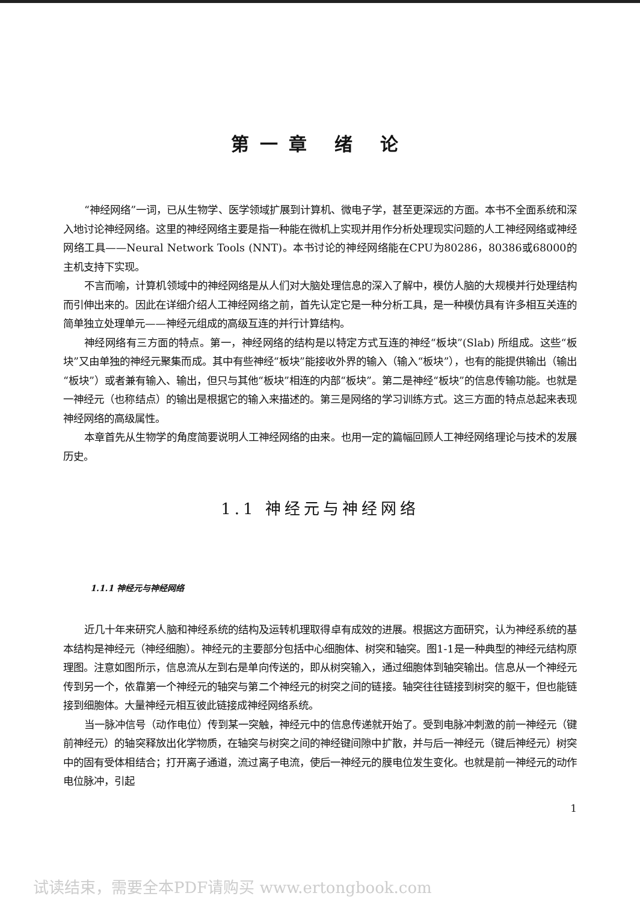第一章 绪 论
“神经网络”一词，已从生物学、医学领域扩展到计算机、微电子学，甚至更深远的方面。本书不全面系统和深入地讨论神经网络。这里的神经网络主要是指一种能在微机上实现并用作分析处理现实问题的人工神经网络或神经网络工具——Neural Network Tools (NNT)。本书讨论的神经网络能在CPU为80286，80386或68000的主机支持下实现。
不言而喻，计算机领域中的神经网络是从人们对大脑处理信息的深入了解中，模仿人脑的大规模并行处理结构而引伸出来的。因此在详细介绍人工神经网络之前，首先认定它是一种分析工具，是一种模仿具有许多相互关连的简单独立处理单元——神经元组成的高级互连的并行计算结构。
神经网络有三方面的特点。第一，神经网络的结构是以特定方式互连的神经“板块”(Slab) 所组成。这些“板块”又由单独的神经元聚集而成。其中有些神经“板块”能接收外界的输入（输入“板块”），也有的能提供输出（输出“板块”）或者兼有输入、输出，但只与其他“板块”相连的内部“板块”。第二是神经“板块”的信息传输功能。也就是一神经元（也称结点）的输出是根据它的输入来描述的。第三是网络的学习训练方式。这三方面的特点总起来表现神经网络的高级属性。
本章首先从生物学的角度简要说明人工神经网络的由来。也用一定的篇幅回顾人工神经网络理论与技术的发展历史。
1.1 神经元与神经网络
1.1.1 神经元与神经网络
近几十年来研究人脑和神经系统的结构及运转机理取得卓有成效的进展。根据这方面研究，认为神经系统的基本结构是神经元（神经细胞）。神经元的主要部分包括中心细胞体、树突和轴突。图1-1是一种典型的神经元结构原理图。注意如图所示，信息流从左到右是单向传送的，即从树突输入，通过细胞体到轴突输出。信息从一个神经元传到另一个，依靠第一个神经元的轴突与第二个神经元的树突之间的链接。轴突往往链接到树突的躯干，但也能链接到细胞体。大量神经元相互彼此链接成神经网络系统。
当一脉冲信号（动作电位）传到某一突触，神经元中的信息传递就开始了。受到电脉冲刺激的前一神经元（键前神经元）的轴突释放出化学物质，在轴突与树突之间的神经键间隙中扩散，并与后一神经元（键后神经元）树突中的固有受体相结合；打开离子通道，流过离子电流，使后一神经元的膜电位发生变化。也就是前一神经元的动作电位脉冲，引起
1
试读结束，需要全本PDF请购买 www.ertongbook.com